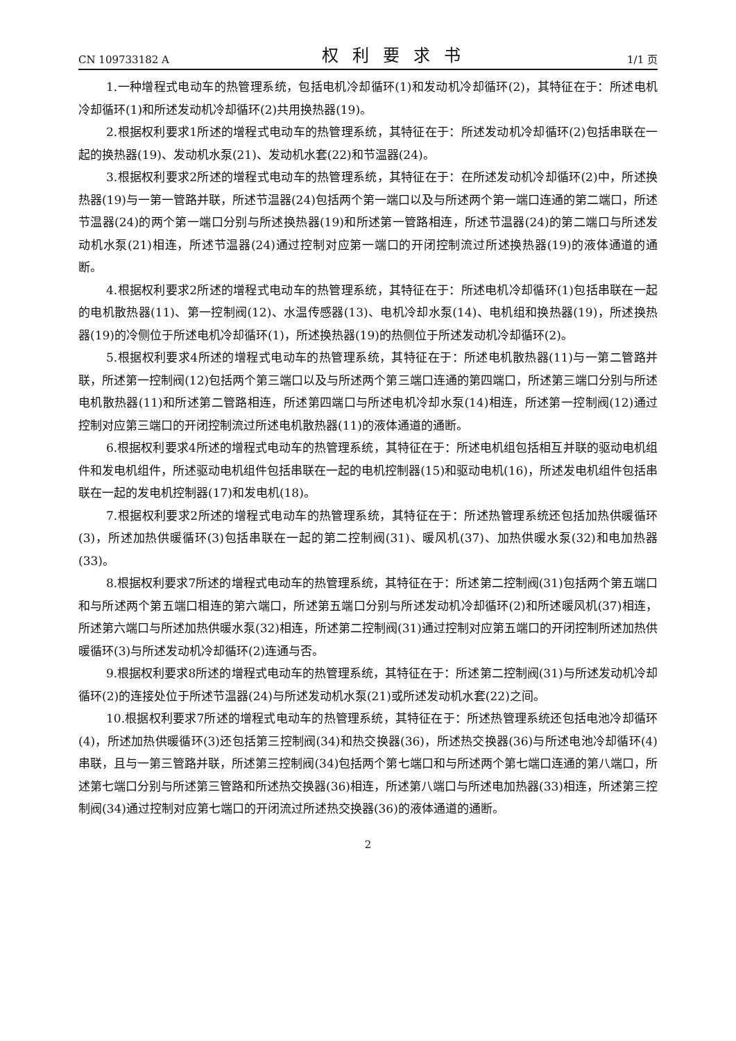CN 109733182 A 权利要求书 1/1 页
1.一种增程式电动车的热管理系统，包括电机冷却循环(1)和发动机冷却循环(2)，其特征在于：所述电机冷却循环(1)和所述发动机冷却循环(2)共用换热器(19)。
2.根据权利要求1所述的增程式电动车的热管理系统，其特征在于：所述发动机冷却循环(2)包括串联在一起的换热器(19)、发动机水泵(21)、发动机水套(22)和节温器(24)。
3.根据权利要求2所述的增程式电动车的热管理系统，其特征在于：在所述发动机冷却循环(2)中，所述换热器(19)与一第一管路并联，所述节温器(24)包括两个第一端口以及与所述两个第一端口连通的第二端口，所述节温器(24)的两个第一端口分别与所述换热器(19)和所述第一管路相连，所述节温器(24)的第二端口与所述发动机水泵(21)相连，所述节温器(24)通过控制对应第一端口的开闭控制流过所述换热器(19)的液体通道的通断。
4.根据权利要求2所述的增程式电动车的热管理系统，其特征在于：所述电机冷却循环(1)包括串联在一起的电机散热器(11)、第一控制阀(12)、水温传感器(13)、电机冷却水泵(14)、电机组和换热器(19)，所述换热器(19)的冷侧位于所述电机冷却循环(1)，所述换热器(19)的热侧位于所述发动机冷却循环(2)。
5.根据权利要求4所述的增程式电动车的热管理系统，其特征在于：所述电机散热器(11)与一第二管路并联，所述第一控制阀(12)包括两个第三端口以及与所述两个第三端口连通的第四端口，所述第三端口分别与所述电机散热器(11)和所述第二管路相连，所述第四端口与所述电机冷却水泵(14)相连，所述第一控制阀(12)通过控制对应第三端口的开闭控制流过所述电机散热器(11)的液体通道的通断。
6.根据权利要求4所述的增程式电动车的热管理系统，其特征在于：所述电机组包括相互并联的驱动电机组件和发电机组件，所述驱动电机组件包括串联在一起的电机控制器(15)和驱动电机(16)，所述发电机组件包括串联在一起的发电机控制器(17)和发电机(18)。
7.根据权利要求2所述的增程式电动车的热管理系统，其特征在于：所述热管理系统还包括加热供暖循环(3)，所述加热供暖循环(3)包括串联在一起的第二控制阀(31)、暖风机(37)、加热供暖水泵(32)和电加热器(33)。
8.根据权利要求7所述的增程式电动车的热管理系统，其特征在于：所述第二控制阀(31)包括两个第五端口和与所述两个第五端口相连的第六端口，所述第五端口分别与所述发动机冷却循环(2)和所述暖风机(37)相连，所述第六端口与所述加热供暖水泵(32)相连，所述第二控制阀(31)通过控制对应第五端口的开闭控制所述加热供暖循环(3)与所述发动机冷却循环(2)连通与否。
9.根据权利要求8所述的增程式电动车的热管理系统，其特征在于：所述第二控制阀(31)与所述发动机冷却循环(2)的连接处位于所述节温器(24)与所述发动机水泵(21)或所述发动机水套(22)之间。
10.根据权利要求7所述的增程式电动车的热管理系统，其特征在于：所述热管理系统还包括电池冷却循环(4)，所述加热供暖循环(3)还包括第三控制阀(34)和热交换器(36)，所述热交换器(36)与所述电池冷却循环(4)串联，且与一第三管路并联，所述第三控制阀(34)包括两个第七端口和与所述两个第七端口连通的第八端口，所述第七端口分别与所述第三管路和所述热交换器(36)相连，所述第八端口与所述电加热器(33)相连，所述第三控制阀(34)通过控制对应第七端口的开闭流过所述热交换器(36)的液体通道的通断。
2